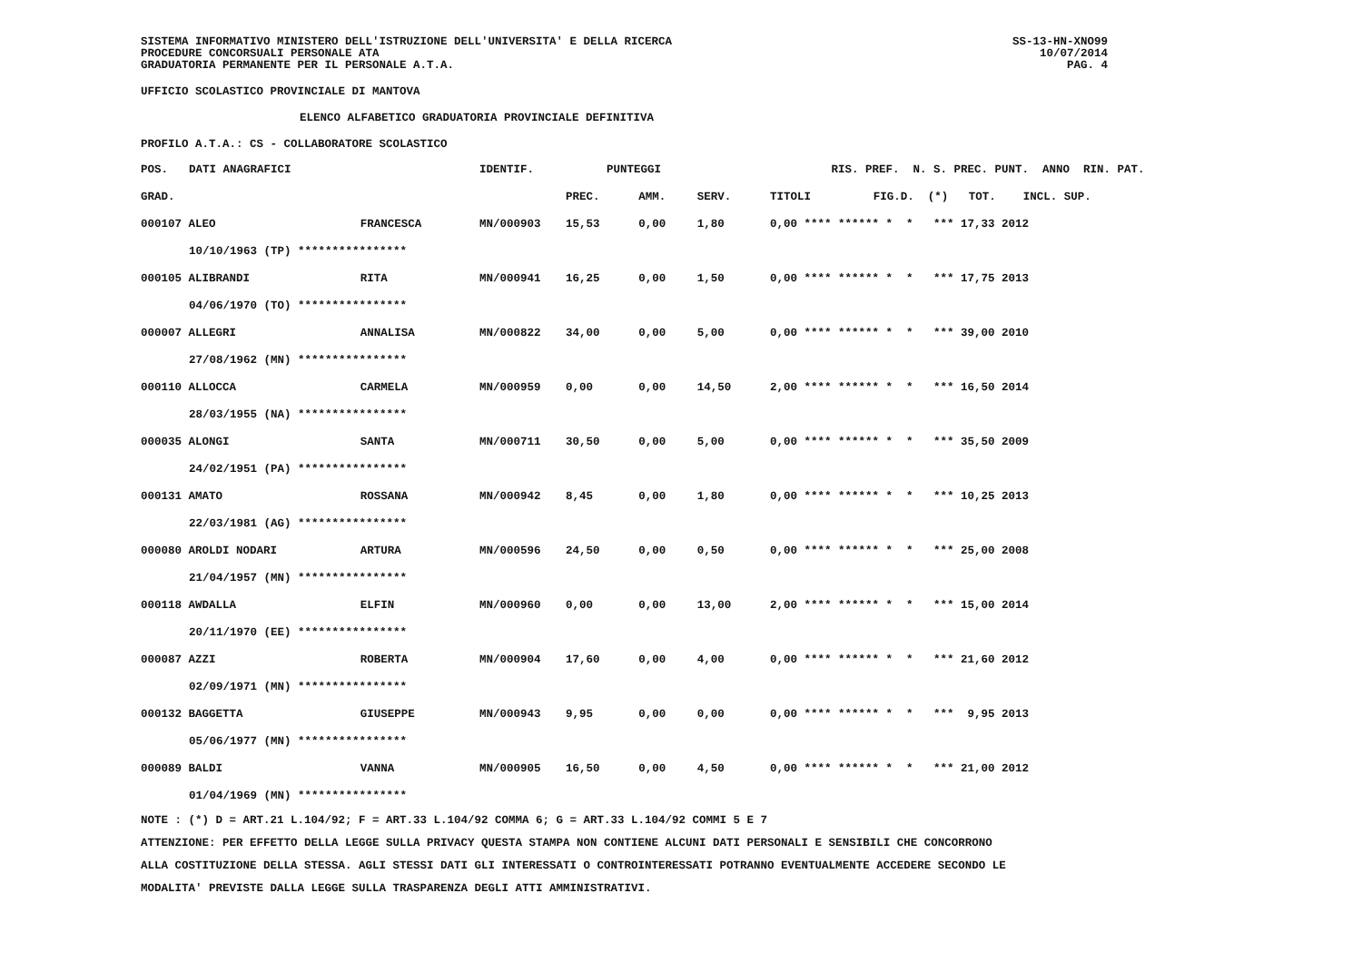SISTEMA INFORMATIVO MINISTERO DELL'ISTRUZIONE DELL'UNIVERSITA' E DELLA RICERCA
PROCEDURE CONCORSUALI PERSONALE ATA
GRADUATORIA PERMANENTE PER IL PERSONALE A.T.A.
SS-13-HN-XNO99
10/07/2014
PAG. 4
UFFICIO SCOLASTICO PROVINCIALE DI MANTOVA
ELENCO ALFABETICO GRADUATORIA PROVINCIALE DEFINITIVA
PROFILO A.T.A.: CS - COLLABORATORE SCOLASTICO
| POS. | DATI ANAGRAFICI | | IDENTIF. | PUNTEGGI | | | RIS. PREF. N. S. PREC. PUNT. ANNO RIN. PAT. | |
| --- | --- | --- | --- | --- | --- | --- | --- | --- |
| GRAD. | | | | PREC. | AMM. | SERV. | TITOLI | FIG.D. (*) TOT. INCL. SUP. |
| 000107 ALEO | | FRANCESCA | MN/000903 | 15,53 | 0,00 | 1,80 | 0,00 **** ****** * * *** 17,33 2012 | |
| | 10/10/1963 (TP) **************** | | | | | | | |
| 000105 ALIBRANDI | | RITA | MN/000941 | 16,25 | 0,00 | 1,50 | 0,00 **** ****** * * *** 17,75 2013 | |
| | 04/06/1970 (TO) **************** | | | | | | | |
| 000007 ALLEGRI | | ANNALISA | MN/000822 | 34,00 | 0,00 | 5,00 | 0,00 **** ****** * * *** 39,00 2010 | |
| | 27/08/1962 (MN) **************** | | | | | | | |
| 000110 ALLOCCA | | CARMELA | MN/000959 | 0,00 | 0,00 | 14,50 | 2,00 **** ****** * * *** 16,50 2014 | |
| | 28/03/1955 (NA) **************** | | | | | | | |
| 000035 ALONGI | | SANTA | MN/000711 | 30,50 | 0,00 | 5,00 | 0,00 **** ****** * * *** 35,50 2009 | |
| | 24/02/1951 (PA) **************** | | | | | | | |
| 000131 AMATO | | ROSSANA | MN/000942 | 8,45 | 0,00 | 1,80 | 0,00 **** ****** * * *** 10,25 2013 | |
| | 22/03/1981 (AG) **************** | | | | | | | |
| 000080 AROLDI NODARI | | ARTURA | MN/000596 | 24,50 | 0,00 | 0,50 | 0,00 **** ****** * * *** 25,00 2008 | |
| | 21/04/1957 (MN) **************** | | | | | | | |
| 000118 AWDALLA | | ELFIN | MN/000960 | 0,00 | 0,00 | 13,00 | 2,00 **** ****** * * *** 15,00 2014 | |
| | 20/11/1970 (EE) **************** | | | | | | | |
| 000087 AZZI | | ROBERTA | MN/000904 | 17,60 | 0,00 | 4,00 | 0,00 **** ****** * * *** 21,60 2012 | |
| | 02/09/1971 (MN) **************** | | | | | | | |
| 000132 BAGGETTA | | GIUSEPPE | MN/000943 | 9,95 | 0,00 | 0,00 | 0,00 **** ****** * * *** 9,95 2013 | |
| | 05/06/1977 (MN) **************** | | | | | | | |
| 000089 BALDI | | VANNA | MN/000905 | 16,50 | 0,00 | 4,50 | 0,00 **** ****** * * *** 21,00 2012 | |
| | 01/04/1969 (MN) **************** | | | | | | | |
NOTE : (*) D = ART.21 L.104/92; F = ART.33 L.104/92 COMMA 6; G = ART.33 L.104/92 COMMI 5 E 7
ATTENZIONE: PER EFFETTO DELLA LEGGE SULLA PRIVACY QUESTA STAMPA NON CONTIENE ALCUNI DATI PERSONALI E SENSIBILI CHE CONCORRONO
ALLA COSTITUZIONE DELLA STESSA. AGLI STESSI DATI GLI INTERESSATI O CONTROINTERESSATI POTRANNO EVENTUALMENTE ACCEDERE SECONDO LE
MODALITA' PREVISTE DALLA LEGGE SULLA TRASPARENZA DEGLI ATTI AMMINISTRATIVI.